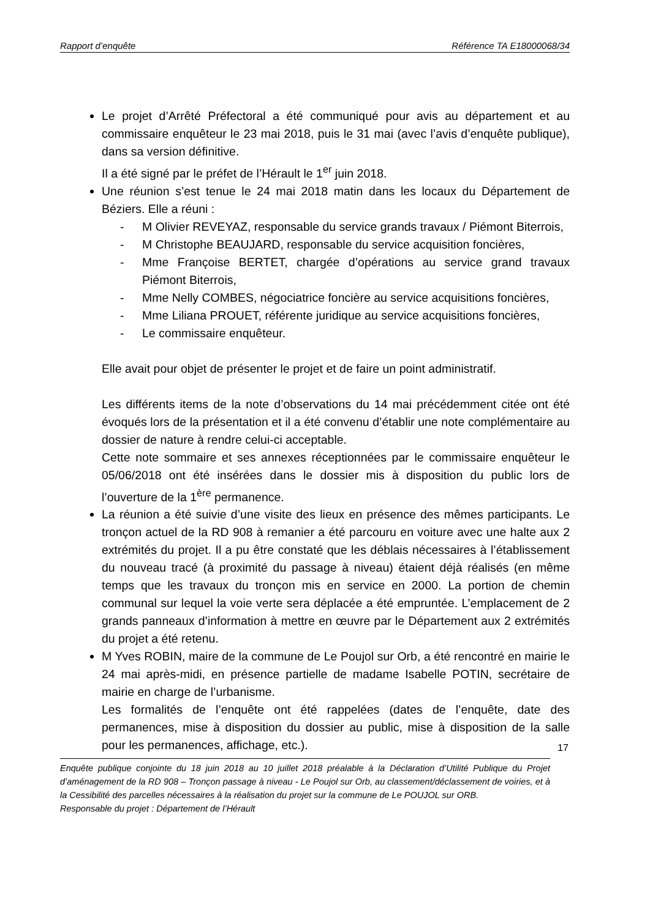Rapport d’enquête Référence TA E18000068/34
Le projet d’Arrêté Préfectoral a été communiqué pour avis au département et au commissaire enquêteur le 23 mai 2018, puis le 31 mai (avec l’avis d’enquête publique), dans sa version définitive.
Il a été signé par le préfet de l’Hérault le 1<sup>er</sup> juin 2018.
Une réunion s’est tenue le 24 mai 2018 matin dans les locaux du Département de Béziers. Elle a réuni :
- M Olivier REVEYAZ, responsable du service grands travaux / Piémont Biterrois,
- M Christophe BEAUJARD, responsable du service acquisition foncières,
- Mme Françoise BERTET, chargée d’opérations au service grand travaux Piémont Biterrois,
- Mme Nelly COMBES, négociatrice foncière au service acquisitions foncières,
- Mme Liliana PROUET, référente juridique au service acquisitions foncières,
- Le commissaire enquêteur.
Elle avait pour objet de présenter le projet et de faire un point administratif.
Les différents items de la note d’observations du 14 mai précédemment citée ont été évoqués lors de la présentation et il a été convenu d’établir une note complémentaire au dossier de nature à rendre celui-ci acceptable.
Cette note sommaire et ses annexes réceptionnées par le commissaire enquêteur le 05/06/2018 ont été insérées dans le dossier mis à disposition du public lors de l’ouverture de la 1<sup>ère</sup> permanence.
La réunion a été suivie d’une visite des lieux en présence des mêmes participants. Le tronçon actuel de la RD 908 à remanier a été parcouru en voiture avec une halte aux 2 extrémités du projet. Il a pu être constaté que les déblais nécessaires à l’établissement du nouveau tracé (à proximité du passage à niveau) étaient déjà réalisés (en même temps que les travaux du tronçon mis en service en 2000. La portion de chemin communal sur lequel la voie verte sera déplacée a été empruntée. L’emplacement de 2 grands panneaux d’information à mettre en œuvre par le Département aux 2 extrémités du projet a été retenu.
M Yves ROBIN, maire de la commune de Le Poujol sur Orb, a été rencontré en mairie le 24 mai après-midi, en présence partielle de madame Isabelle POTIN, secrétaire de mairie en charge de l’urbanisme.
Les formalités de l’enquête ont été rappelées (dates de l’enquête, date des permanences, mise à disposition du dossier au public, mise à disposition de la salle pour les permanences, affichage, etc.).
17
Enquête publique conjointe du 18 juin 2018 au 10 juillet 2018 préalable à la Déclaration d’Utilité Publique du Projet d’aménagement de la RD 908 – Tronçon passage à niveau - Le Poujol sur Orb, au classement/déclassement de voiries, et à la Cessibilité des parcelles nécessaires à la réalisation du projet sur la commune de Le POUJOL sur ORB.
Responsable du projet : Département de l’Hérault